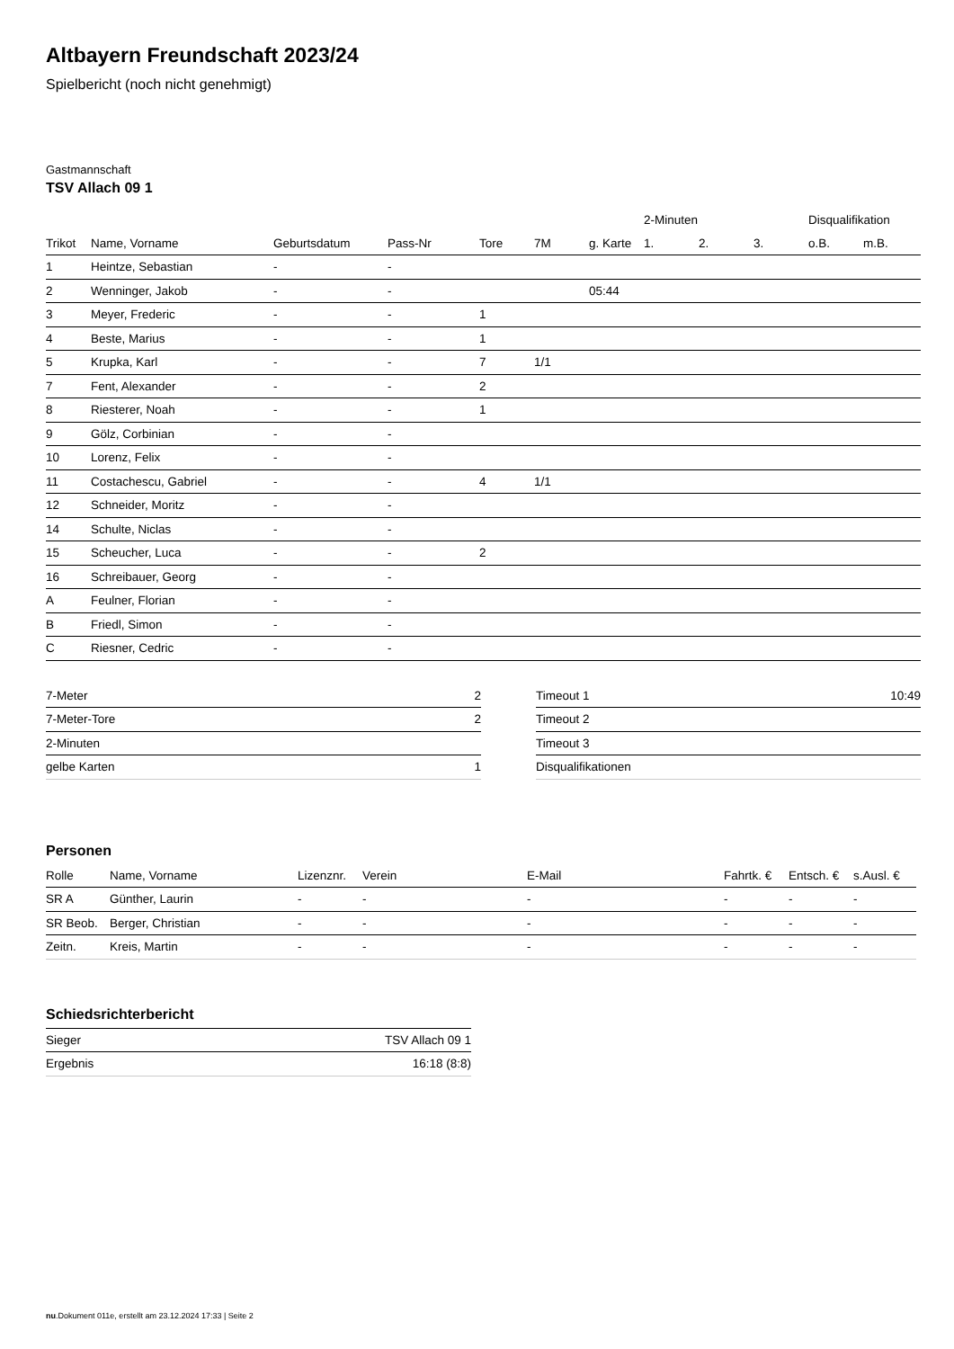Altbayern Freundschaft 2023/24
Spielbericht (noch nicht genehmigt)
Gastmannschaft
TSV Allach 09 1
| | | | | | | | 2-Minuten | | | Disqualifikation | |
| --- | --- | --- | --- | --- | --- | --- | --- | --- | --- | --- | --- |
| Trikot | Name, Vorname | Geburtsdatum | Pass-Nr | Tore | 7M | g. Karte | 1. | 2. | 3. | o.B. | m.B. |
| 1 | Heintze, Sebastian | - | - | | | | | | | | |
| 2 | Wenninger, Jakob | - | - | | | 05:44 | | | | | |
| 3 | Meyer, Frederic | - | - | 1 | | | | | | | |
| 4 | Beste, Marius | - | - | 1 | | | | | | | |
| 5 | Krupka, Karl | - | - | 7 | 1/1 | | | | | | |
| 7 | Fent, Alexander | - | - | 2 | | | | | | | |
| 8 | Riesterer, Noah | - | - | 1 | | | | | | | |
| 9 | Gölz, Corbinian | - | - | | | | | | | | |
| 10 | Lorenz, Felix | - | - | | | | | | | | |
| 11 | Costachescu, Gabriel | - | - | 4 | 1/1 | | | | | | |
| 12 | Schneider, Moritz | - | - | | | | | | | | |
| 14 | Schulte, Niclas | - | - | | | | | | | | |
| 15 | Scheucher, Luca | - | - | 2 | | | | | | | |
| 16 | Schreibauer, Georg | - | - | | | | | | | | |
| A | Feulner, Florian | - | - | | | | | | | | |
| B | Friedl, Simon | - | - | | | | | | | | |
| C | Riesner, Cedric | - | - | | | | | | | | |
| 7-Meter | 2 |
| 7-Meter-Tore | 2 |
| 2-Minuten | |
| gelbe Karten | 1 |
| Timeout 1 | 10:49 |
| Timeout 2 | |
| Timeout 3 | |
| Disqualifikationen | |
Personen
| Rolle | Name, Vorname | Lizenznr. | Verein | E-Mail | Fahrtk. € | Entsch. € | s.Ausl. € |
| --- | --- | --- | --- | --- | --- | --- | --- |
| SR A | Günther, Laurin | - | - | - | - | - | - |
| SR Beob. | Berger, Christian | - | - | - | - | - | - |
| Zeitn. | Kreis, Martin | - | - | - | - | - | - |
Schiedsrichterbericht
| Sieger | TSV Allach 09 1 |
| Ergebnis | 16:18 (8:8) |
nu.Dokument 011e, erstellt am 23.12.2024 17:33 | Seite 2